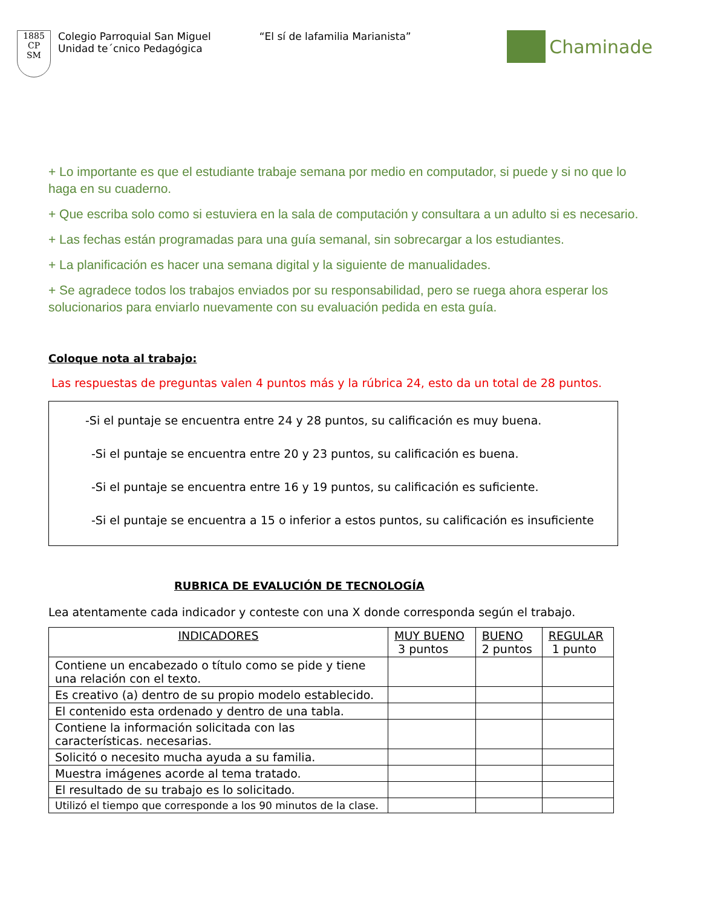1885
CP
SM
Colegio Parroquial San Miguel
Unidad te´cnico Pedagógica
“El sí de lafamilia Marianista”
Chaminade
+ Lo importante es que el estudiante trabaje semana por medio en computador, si puede y si no que lo haga en su cuaderno.
+ Que escriba solo como si estuviera en la sala de computación y consultara a un adulto si es necesario.
+ Las fechas están programadas para una guía semanal, sin sobrecargar a los estudiantes.
+ La planificación es hacer una semana digital y la siguiente de manualidades.
+ Se agradece todos los trabajos enviados por su responsabilidad, pero se ruega ahora esperar los solucionarios para enviarlo nuevamente con su evaluación pedida en esta guía.
Coloque nota al trabajo:
Las respuestas de preguntas valen 4 puntos más y la rúbrica 24, esto da un total de 28 puntos.
-Si el puntaje se encuentra entre 24 y 28 puntos, su calificación es muy buena.
-Si el puntaje se encuentra entre 20 y 23 puntos, su calificación es buena.
-Si el puntaje se encuentra entre 16 y 19 puntos, su calificación es suficiente.
-Si el puntaje se encuentra a 15 o inferior a estos puntos, su calificación es insuficiente
RUBRICA DE EVALUCIÓN DE TECNOLOGÍA
Lea atentamente cada indicador y conteste con una X donde corresponda según el trabajo.
| INDICADORES | MUY BUENO 3 puntos | BUENO 2 puntos | REGULAR 1 punto |
| --- | --- | --- | --- |
| Contiene un encabezado o título como se pide y tiene una relación con el texto. | | | |
| Es creativo (a) dentro de su propio modelo establecido. | | | |
| El contenido esta ordenado y dentro de una tabla. | | | |
| Contiene la información solicitada con las características. necesarias. | | | |
| Solicitó o necesito mucha ayuda a su familia. | | | |
| Muestra imágenes acorde al tema tratado. | | | |
| El resultado de su trabajo es lo solicitado. | | | |
| Utilizó el tiempo que corresponde a los 90 minutos de la clase. | | | |